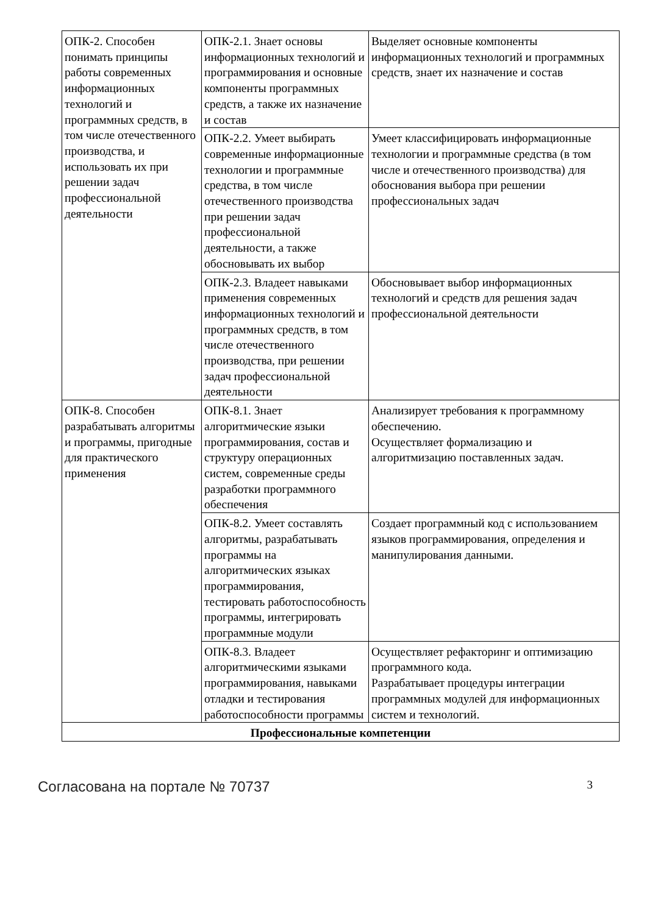| ОПК-2. Способен понимать принципы работы современных информационных технологий и программных средств, в том числе отечественного производства, и использовать их при решении задач профессиональной деятельности | ОПК-2.1. Знает основы информационных технологий и программирования и основные компоненты программных средств, а также их назначение и состав | Выделяет основные компоненты информационных технологий и программных средств, знает их назначение и состав |
| | ОПК-2.2. Умеет выбирать современные информационные технологии и программные средства, в том числе отечественного производства при решении задач профессиональной деятельности, а также обосновывать их выбор | Умеет классифицировать информационные технологии и программные средства (в том числе и отечественного производства) для обоснования выбора при решении профессиональных задач |
| | ОПК-2.3. Владеет навыками применения современных информационных технологий и программных средств, в том числе отечественного производства, при решении задач профессиональной деятельности | Обосновывает выбор информационных технологий и средств для решения задач профессиональной деятельности |
| ОПК-8. Способен разрабатывать алгоритмы и программы, пригодные для практического применения | ОПК-8.1. Знает алгоритмические языки программирования, состав и структуру операционных систем, современные среды разработки программного обеспечения | Анализирует требования к программному обеспечению. Осуществляет формализацию и алгоритмизацию поставленных задач. |
| | ОПК-8.2. Умеет составлять алгоритмы, разрабатывать программы на алгоритмических языках программирования, тестировать работоспособность программы, интегрировать программные модули | Создает программный код с использованием языков программирования, определения и манипулирования данными. |
| | ОПК-8.3. Владеет алгоритмическими языками программирования, навыками отладки и тестирования работоспособности программы | Осуществляет рефакторинг и оптимизацию программного кода. Разрабатывает процедуры интеграции программных модулей для информационных систем и технологий. |
| Профессиональные компетенции | | |
Согласована на портале № 70737 3